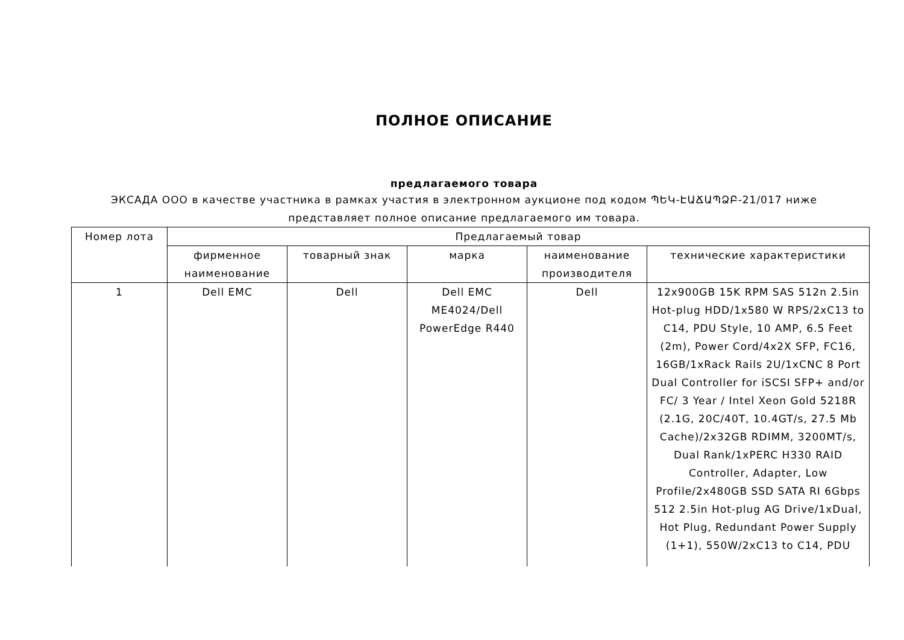ПОЛНОЕ ОПИСАНИЕ
предлагаемого товара
ЭКСАДА ООО в качестве участника в рамках участия в электронном аукционе под кодом ՊԵԿ-ԷԱՃԱՊՁԲ-21/017 ниже
представляет полное описание предлагаемого им товара.
| Номер лота | Предлагаемый товар | | | | |
| --- | --- | --- | --- | --- | --- |
| | фирменное наименование | товарный знак | марка | наименование производителя | технические характеристики |
| 1 | Dell EMC | Dell | Dell EMC ME4024/Dell PowerEdge R440 | Dell | 12x900GB 15K RPM SAS 512n 2.5in Hot-plug HDD/1x580 W RPS/2xC13 to C14, PDU Style, 10 AMP, 6.5 Feet (2m), Power Cord/4x2X SFP, FC16, 16GB/1xRack Rails 2U/1xCNC 8 Port Dual Controller for iSCSI SFP+ and/or FC/ 3 Year / Intel Xeon Gold 5218R (2.1G, 20C/40T, 10.4GT/s, 27.5 Mb Cache)/2x32GB RDIMM, 3200MT/s, Dual Rank/1xPERC H330 RAID Controller, Adapter, Low Profile/2x480GB SSD SATA RI 6Gbps 512 2.5in Hot-plug AG Drive/1xDual, Hot Plug, Redundant Power Supply (1+1), 550W/2xC13 to C14, PDU |